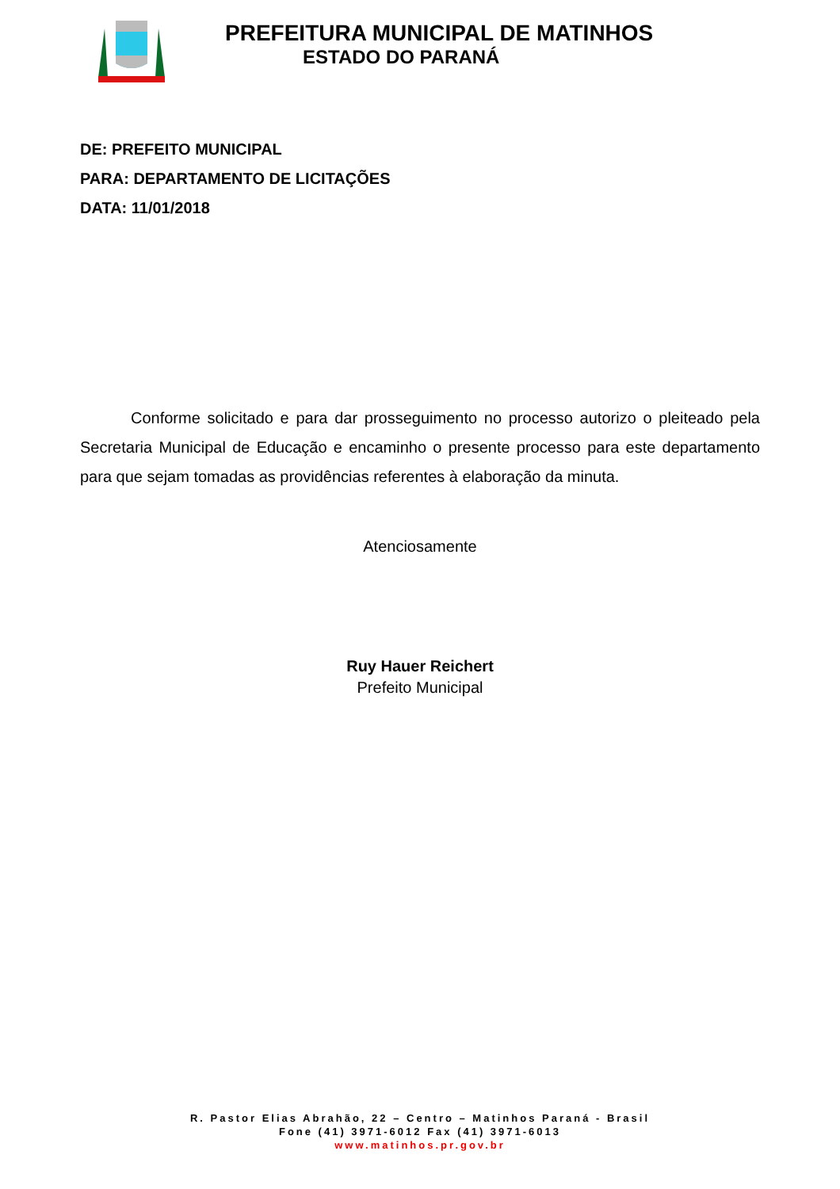PREFEITURA MUNICIPAL DE MATINHOS
ESTADO DO PARANÁ
DE: PREFEITO MUNICIPAL
PARA: DEPARTAMENTO DE LICITAÇÕES
DATA: 11/01/2018
Conforme solicitado e para dar prosseguimento no processo autorizo o pleiteado pela Secretaria Municipal de Educação e encaminho o presente processo para este departamento para que sejam tomadas as providências referentes à elaboração da minuta.
Atenciosamente
Ruy Hauer Reichert
Prefeito Municipal
R. Pastor Elias Abrahão, 22 – Centro – Matinhos Paraná - Brasil
Fone (41) 3971-6012 Fax (41) 3971-6013
www.matinhos.pr.gov.br